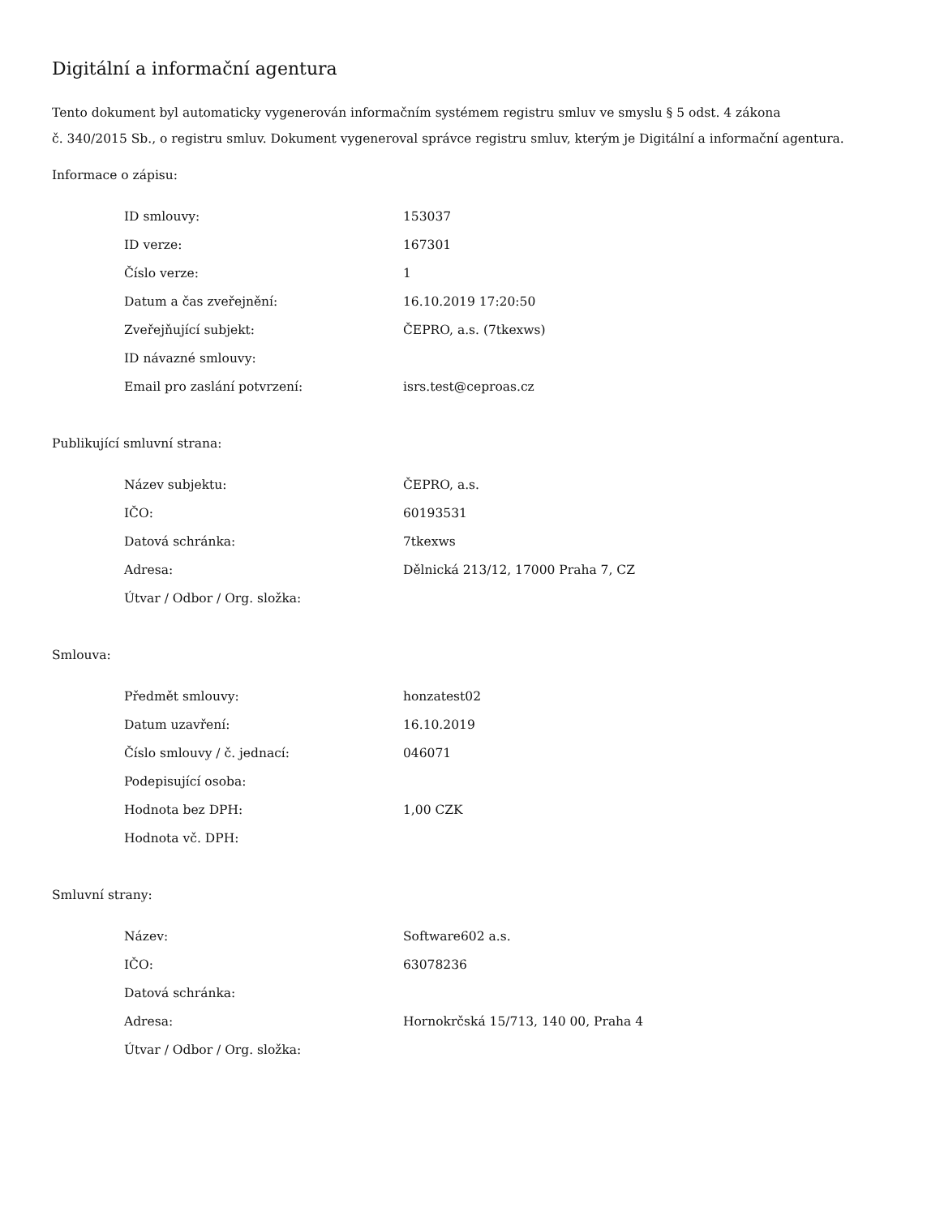Digitální a informační agentura
Tento dokument byl automaticky vygenerován informačním systémem registru smluv ve smyslu § 5 odst. 4 zákona
č. 340/2015 Sb., o registru smluv. Dokument vygeneroval správce registru smluv, kterým je Digitální a informační agentura.
Informace o zápisu:
| ID smlouvy: | 153037 |
| ID verze: | 167301 |
| Číslo verze: | 1 |
| Datum a čas zveřejnění: | 16.10.2019 17:20:50 |
| Zveřejňující subjekt: | ČEPRO, a.s. (7tkexws) |
| ID návazné smlouvy: | |
| Email pro zaslání potvrzení: | isrs.test@ceproas.cz |
Publikující smluvní strana:
| Název subjektu: | ČEPRO, a.s. |
| IČO: | 60193531 |
| Datová schránka: | 7tkexws |
| Adresa: | Dělnická 213/12, 17000 Praha 7, CZ |
| Útvar / Odbor / Org. složka: | |
Smlouva:
| Předmět smlouvy: | honzatest02 |
| Datum uzavření: | 16.10.2019 |
| Číslo smlouvy / č. jednací: | 046071 |
| Podepisující osoba: | |
| Hodnota bez DPH: | 1,00 CZK |
| Hodnota vč. DPH: | |
Smluvní strany:
| Název: | Software602 a.s. |
| IČO: | 63078236 |
| Datová schránka: | |
| Adresa: | Hornokrčská 15/713, 140 00, Praha 4 |
| Útvar / Odbor / Org. složka: | |